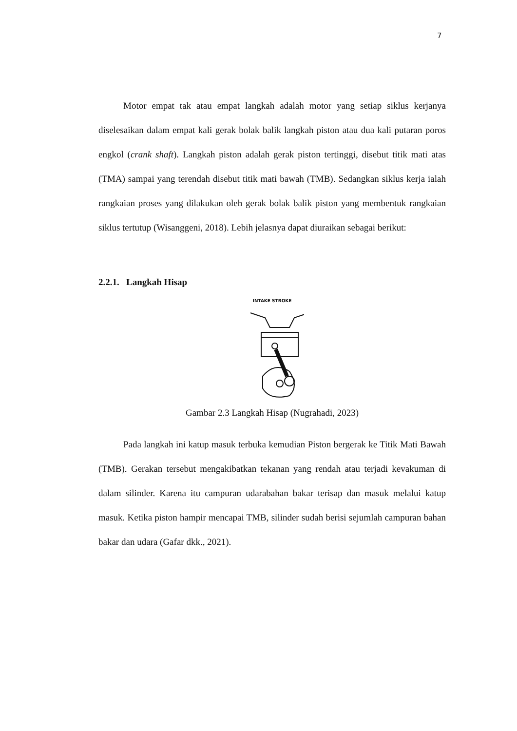7
Motor empat tak atau empat langkah adalah motor yang setiap siklus kerjanya diselesaikan dalam empat kali gerak bolak balik langkah piston atau dua kali putaran poros engkol (crank shaft). Langkah piston adalah gerak piston tertinggi, disebut titik mati atas (TMA) sampai yang terendah disebut titik mati bawah (TMB). Sedangkan siklus kerja ialah rangkaian proses yang dilakukan oleh gerak bolak balik piston yang membentuk rangkaian siklus tertutup (Wisanggeni, 2018). Lebih jelasnya dapat diuraikan sebagai berikut:
2.2.1. Langkah Hisap
INTAKE STROKE
Gambar 2.3 Langkah Hisap (Nugrahadi, 2023)
Pada langkah ini katup masuk terbuka kemudian Piston bergerak ke Titik Mati Bawah (TMB). Gerakan tersebut mengakibatkan tekanan yang rendah atau terjadi kevakuman di dalam silinder. Karena itu campuran udarabahan bakar terisap dan masuk melalui katup masuk. Ketika piston hampir mencapai TMB, silinder sudah berisi sejumlah campuran bahan bakar dan udara (Gafar dkk., 2021).